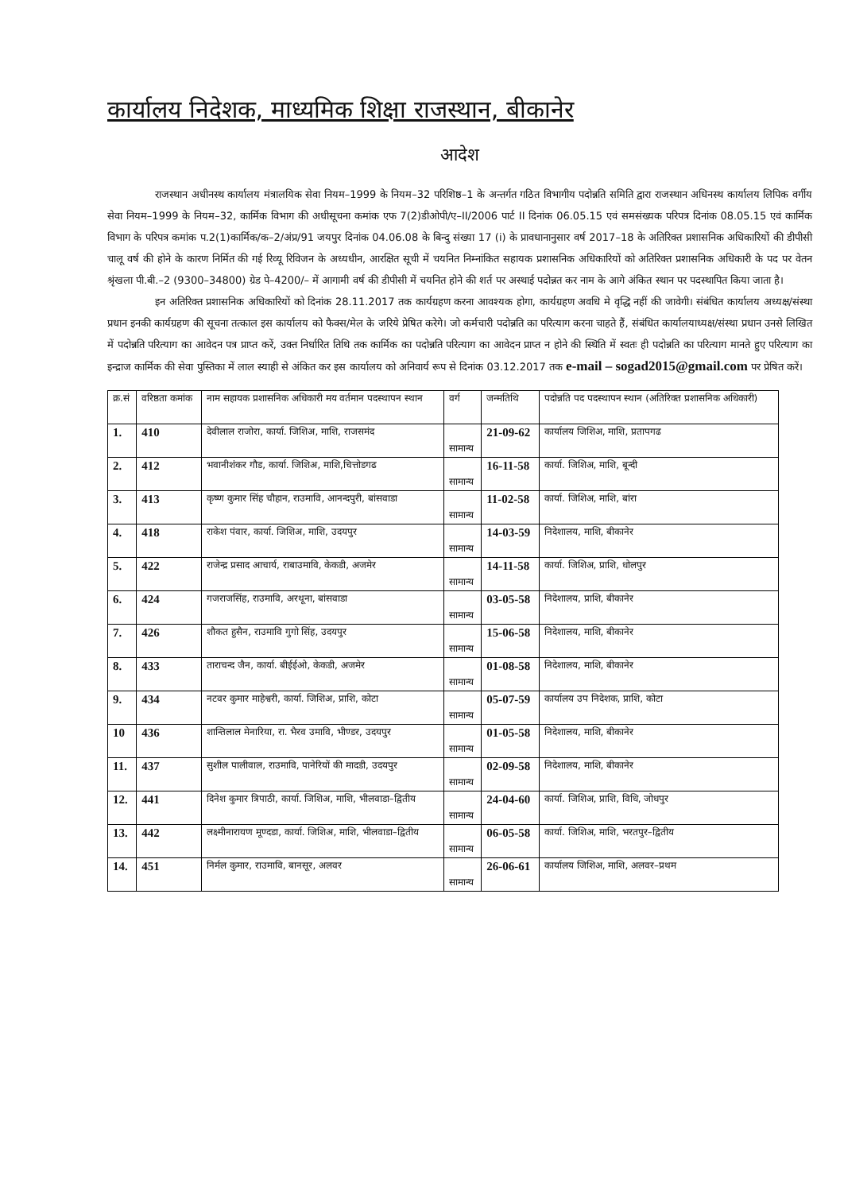कार्यालय निदेशक, माध्यमिक शिक्षा राजस्थान, बीकानेर
आदेश
राजस्थान अधीनस्थ कार्यालय मंत्रालयिक सेवा नियम–1999 के नियम–32 परिशिष्ठ–1 के अन्तर्गत गठित विभागीय पदोन्नति समिति द्वारा राजस्थान अधिनस्थ कार्यालय लिपिक वर्गीय सेवा नियम–1999 के नियम–32, कार्मिक विभाग की अधीसूचना कमांक एफ 7(2)डीओपी/ए–II/2006 पार्ट II दिनांक 06.05.15 एवं समसंख्यक परिपत्र दिनांक 08.05.15 एवं कार्मिक विभाग के परिपत्र कमांक प.2(1)कार्मिक/क–2/अंप्र/91 जयपुर दिनांक 04.06.08 के बिन्दु संख्या 17 (i) के प्रावधानानुसार वर्ष 2017–18 के अतिरिक्त प्रशासनिक अधिकारियों की डीपीसी चालू वर्ष की होने के कारण निर्मित की गई रिव्यू रिविजन के अध्यधीन, आरक्षित सूची में चयनित निम्नांकित सहायक प्रशासनिक अधिकारियों को अतिरिक्त प्रशासनिक अधिकारी के पद पर वेतन श्रृंखला पी.बी.–2 (9300–34800) ग्रेड पे–4200/– में आगामी वर्ष की डीपीसी में चयनित होने की शर्त पर अस्थाई पदोन्नत कर नाम के आगे अंकित स्थान पर पदस्थापित किया जाता है।
इन अतिरिक्त प्रशासनिक अधिकारियों को दिनांक 28.11.2017 तक कार्यग्रहण करना आवश्यक होगा, कार्यग्रहण अवधि मे वृद्धि नहीं की जावेगी। संबंधित कार्यालय अध्यक्ष/संस्था प्रधान इनकी कार्यग्रहण की सूचना तत्काल इस कार्यालय को फैक्स/मेल के जरिये प्रेषित करेगे। जो कर्मचारी पदोन्नति का परित्याग करना चाहते हैं, संबंधित कार्यालयाध्यक्ष/संस्था प्रधान उनसे लिखित में पदोन्नति परित्याग का आवेदन पत्र प्राप्त करें, उक्त निर्धारित तिथि तक कार्मिक का पदोन्नति परित्याग का आवेदन प्राप्त न होने की स्थिति में स्वतः ही पदोन्नति का परित्याग मानते हुए परित्याग का इन्द्राज कार्मिक की सेवा पुस्तिका में लाल स्याही से अंकित कर इस कार्यालय को अनिवार्य रूप से दिनांक 03.12.2017 तक e-mail – sogad2015@gmail.com पर प्रेषित करें।
| क्र.सं | वरिष्ठता कमांक | नाम सहायक प्रशासनिक अधिकारी मय वर्तमान पदस्थापन स्थान | वर्ग | जन्मतिथि | पदोन्नति पद पदस्थापन स्थान (अतिरिक्त प्रशासनिक अधिकारी) |
| --- | --- | --- | --- | --- | --- |
| 1. | 410 | देवीलाल राजोरा, कार्या. जिशिअ, माशि, राजसमंद | सामान्य | 21-09-62 | कार्यालय जिशिअ, माशि, प्रतापगढ |
| 2. | 412 | भवानीशंकर गौड, कार्या. जिशिअ, माशि,चित्तोडगढ | सामान्य | 16-11-58 | कार्या. जिशिअ, माशि, बून्दी |
| 3. | 413 | कृष्ण कुमार सिंह चौहान, राउमावि, आनन्दपुरी, बांसवाडा | सामान्य | 11-02-58 | कार्या. जिशिअ, माशि, बांरा |
| 4. | 418 | राकेश पंवार, कार्या. जिशिअ, माशि, उदयपुर | सामान्य | 14-03-59 | निदेशालय, माशि, बीकानेर |
| 5. | 422 | राजेन्द्र प्रसाद आचार्य, राबाउमावि, केकडी, अजमेर | सामान्य | 14-11-58 | कार्या. जिशिअ, प्राशि, धोलपुर |
| 6. | 424 | गजराजसिंह, राउमावि, अरथूना, बांसवाडा | सामान्य | 03-05-58 | निदेशालय, प्राशि, बीकानेर |
| 7. | 426 | शौकत हुसैन, राउमावि गुगो सिंह, उदयपुर | सामान्य | 15-06-58 | निदेशालय, माशि, बीकानेर |
| 8. | 433 | ताराचन्द जैन, कार्या. बीईईओ, केकडी, अजमेर | सामान्य | 01-08-58 | निदेशालय, माशि, बीकानेर |
| 9. | 434 | नटवर कुमार माहेश्वरी, कार्या. जिशिअ, प्राशि, कोटा | सामान्य | 05-07-59 | कार्यालय उप निदेशक, प्राशि, कोटा |
| 10 | 436 | शान्तिलाल मेनारिया, रा. भैरव उमावि, भीण्डर, उदयपुर | सामान्य | 01-05-58 | निदेशालय, माशि, बीकानेर |
| 11. | 437 | सुशील पालीवाल, राउमावि, पानेरियों की मादडी, उदयपुर | सामान्य | 02-09-58 | निदेशालय, माशि, बीकानेर |
| 12. | 441 | दिनेश कुमार त्रिपाठी, कार्या. जिशिअ, माशि, भीलवाडा–द्वितीय | सामान्य | 24-04-60 | कार्या. जिशिअ, प्राशि, विधि, जोधपुर |
| 13. | 442 | लक्ष्मीनारायण मूण्दडा, कार्या. जिशिअ, माशि, भीलवाडा–द्वितीय | सामान्य | 06-05-58 | कार्या. जिशिअ, माशि, भरतपुर–द्वितीय |
| 14. | 451 | निर्मल कुमार, राउमावि, बानसूर, अलवर | सामान्य | 26-06-61 | कार्यालय जिशिअ, माशि, अलवर–प्रथम |